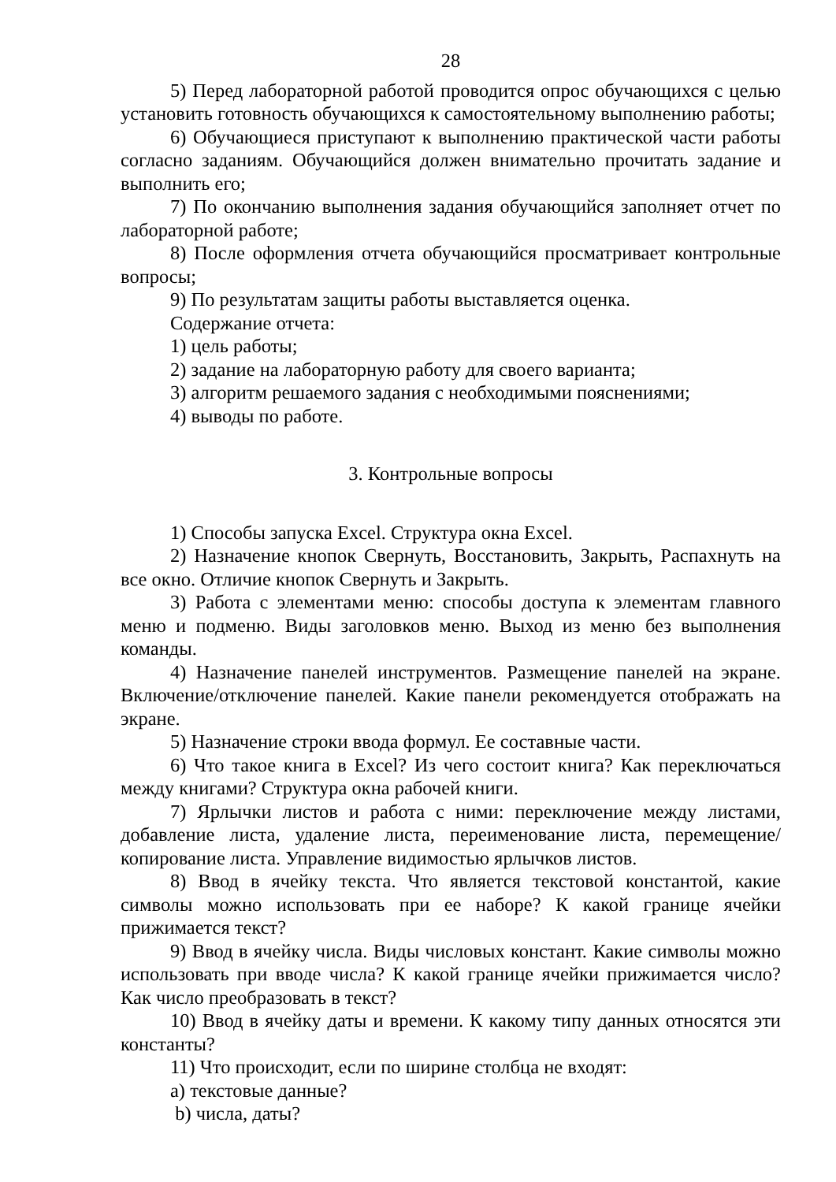28
5) Перед лабораторной работой проводится опрос обучающихся с целью установить готовность обучающихся к самостоятельному выполнению работы;
6) Обучающиеся приступают к выполнению практической части работы согласно заданиям. Обучающийся должен внимательно прочитать задание и выполнить его;
7) По окончанию выполнения задания обучающийся заполняет отчет по лабораторной работе;
8) После оформления отчета обучающийся просматривает контрольные вопросы;
9) По результатам защиты работы выставляется оценка.
Содержание отчета:
1) цель работы;
2) задание на лабораторную работу для своего варианта;
3) алгоритм решаемого задания с необходимыми пояснениями;
4) выводы по работе.
3. Контрольные вопросы
1) Способы запуска Excel. Структура окна Excel.
2) Назначение кнопок Свернуть, Восстановить, Закрыть, Распахнуть на все окно. Отличие кнопок Свернуть и Закрыть.
3) Работа с элементами меню: способы доступа к элементам главного меню и подменю. Виды заголовков меню. Выход из меню без выполнения команды.
4) Назначение панелей инструментов. Размещение панелей на экране. Включение/отключение панелей. Какие панели рекомендуется отображать на экране.
5) Назначение строки ввода формул. Ее составные части.
6) Что такое книга в Excel? Из чего состоит книга? Как переключаться между книгами? Структура окна рабочей книги.
7) Ярлычки листов и работа с ними: переключение между листами, добавление листа, удаление листа, переименование листа, перемещение/копирование листа. Управление видимостью ярлычков листов.
8) Ввод в ячейку текста. Что является текстовой константой, какие символы можно использовать при ее наборе? К какой границе ячейки прижимается текст?
9) Ввод в ячейку числа. Виды числовых констант. Какие символы можно использовать при вводе числа? К какой границе ячейки прижимается число? Как число преобразовать в текст?
10) Ввод в ячейку даты и времени. К какому типу данных относятся эти константы?
11) Что происходит, если по ширине столбца не входят:
a) текстовые данные?
b) числа, даты?